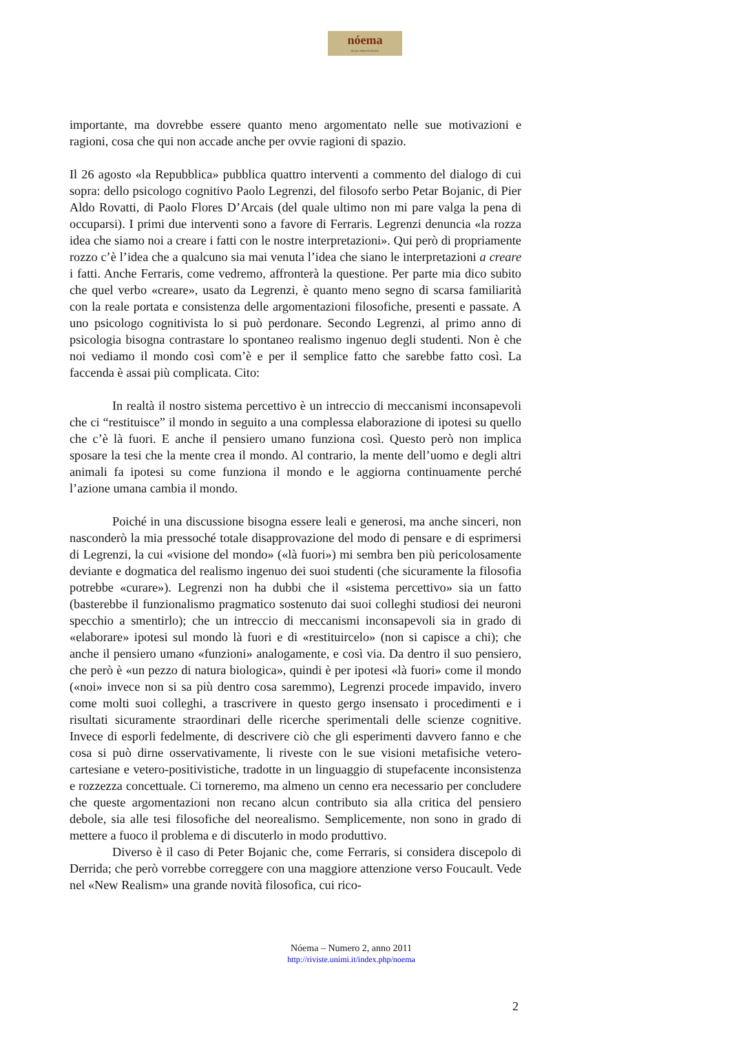nóema
Rivista online di filosofia
importante, ma dovrebbe essere quanto meno argomentato nelle sue motivazioni e ragioni, cosa che qui non accade anche per ovvie ragioni di spazio.
Il 26 agosto «la Repubblica» pubblica quattro interventi a commento del dialogo di cui sopra: dello psicologo cognitivo Paolo Legrenzi, del filosofo serbo Petar Bojanic, di Pier Aldo Rovatti, di Paolo Flores D’Arcais (del quale ultimo non mi pare valga la pena di occuparsi). I primi due interventi sono a favore di Ferraris. Legrenzi denuncia «la rozza idea che siamo noi a creare i fatti con le nostre interpretazioni». Qui però di propriamente rozzo c’è l’idea che a qualcuno sia mai venuta l’idea che siano le interpretazioni a creare i fatti. Anche Ferraris, come vedremo, affronterà la questione. Per parte mia dico subito che quel verbo «creare», usato da Legrenzi, è quanto meno segno di scarsa familiarità con la reale portata e consistenza delle argomentazioni filosofiche, presenti e passate. A uno psicologo cognitivista lo si può perdonare. Secondo Legrenzi, al primo anno di psicologia bisogna contrastare lo spontaneo realismo ingenuo degli studenti. Non è che noi vediamo il mondo così com’è e per il semplice fatto che sarebbe fatto così. La faccenda è assai più complicata. Cito:
In realtà il nostro sistema percettivo è un intreccio di meccanismi inconsapevoli che ci “restituisce” il mondo in seguito a una complessa elaborazione di ipotesi su quello che c’è là fuori. E anche il pensiero umano funziona così. Questo però non implica sposare la tesi che la mente crea il mondo. Al contrario, la mente dell’uomo e degli altri animali fa ipotesi su come funziona il mondo e le aggiorna continuamente perché l’azione umana cambia il mondo.
Poiché in una discussione bisogna essere leali e generosi, ma anche sinceri, non nasconderò la mia pressoché totale disapprovazione del modo di pensare e di esprimersi di Legrenzi, la cui «visione del mondo» («là fuori») mi sembra ben più pericolosamente deviante e dogmatica del realismo ingenuo dei suoi studenti (che sicuramente la filosofia potrebbe «curare»). Legrenzi non ha dubbi che il «sistema percettivo» sia un fatto (basterebbe il funzionalismo pragmatico sostenuto dai suoi colleghi studiosi dei neuroni specchio a smentirlo); che un intreccio di meccanismi inconsapevoli sia in grado di «elaborare» ipotesi sul mondo là fuori e di «restituircelo» (non si capisce a chi); che anche il pensiero umano «funzioni» analogamente, e così via. Da dentro il suo pensiero, che però è «un pezzo di natura biologica», quindi è per ipotesi «là fuori» come il mondo («noi» invece non si sa più dentro cosa saremmo), Legrenzi procede impavido, invero come molti suoi colleghi, a trascrivere in questo gergo insensato i procedimenti e i risultati sicuramente straordinari delle ricerche sperimentali delle scienze cognitive. Invece di esporli fedelmente, di descrivere ciò che gli esperimenti davvero fanno e che cosa si può dirne osservativamente, li riveste con le sue visioni metafisiche vetero-cartesiane e vetero-positivistiche, tradotte in un linguaggio di stupefacente inconsistenza e rozzezza concettuale. Ci torneremo, ma almeno un cenno era necessario per concludere che queste argomentazioni non recano alcun contributo sia alla critica del pensiero debole, sia alle tesi filosofiche del neorealismo. Semplicemente, non sono in grado di mettere a fuoco il problema e di discuterlo in modo produttivo.
Diverso è il caso di Peter Bojanic che, come Ferraris, si considera discepolo di Derrida; che però vorrebbe correggere con una maggiore attenzione verso Foucault. Vede nel «New Realism» una grande novità filosofica, cui rico-
Nóema – Numero 2, anno 2011
http://riviste.unimi.it/index.php/noema
2